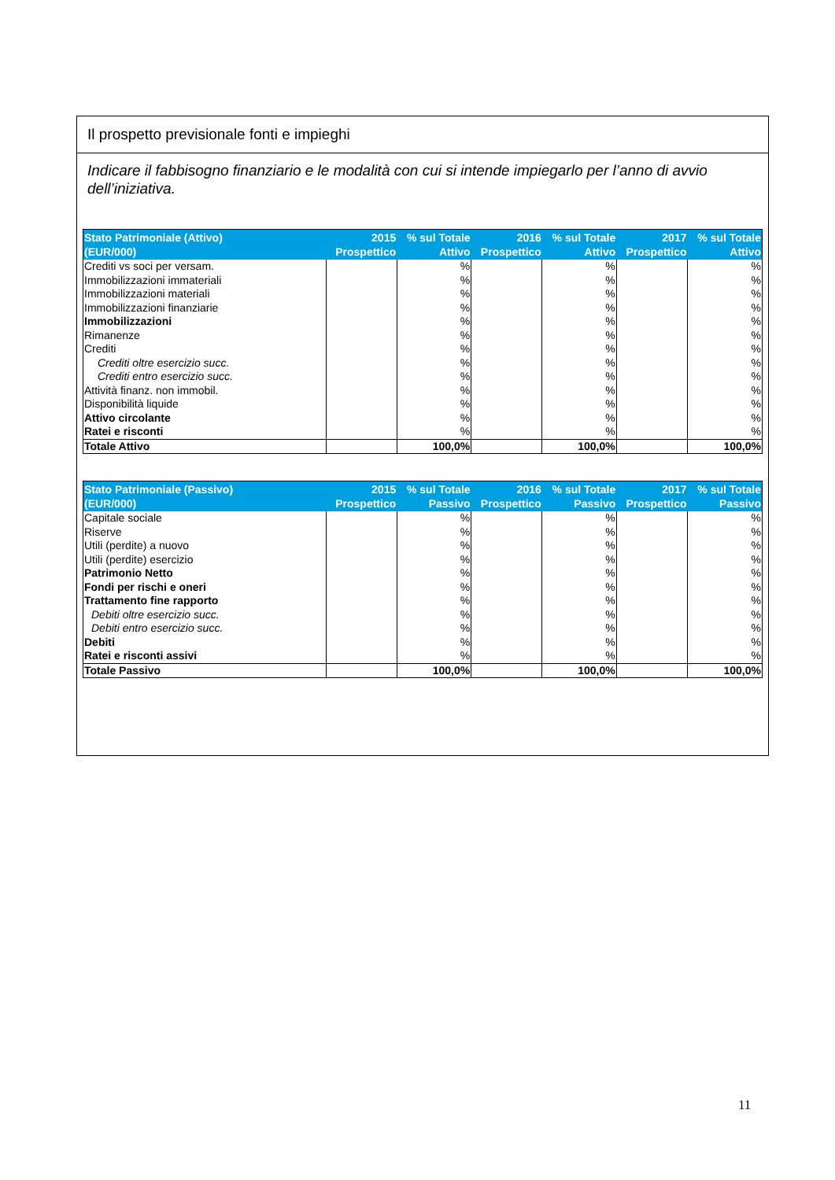Il prospetto previsionale fonti e impieghi
Indicare il fabbisogno finanziario e le modalità con cui si intende impiegarlo per l’anno di avvio dell’iniziativa.
| Stato Patrimoniale (Attivo) (EUR/000) | 2015 Prospettico | % sul Totale Attivo | 2016 Prospettico | % sul Totale Attivo | 2017 Prospettico | % sul Totale Attivo |
| --- | --- | --- | --- | --- | --- | --- |
| Crediti vs soci per versam. | | % | | % | | % |
| Immobilizzazioni immateriali | | % | | % | | % |
| Immobilizzazioni materiali | | % | | % | | % |
| Immobilizzazioni finanziarie | | % | | % | | % |
| Immobilizzazioni | | % | | % | | % |
| Rimanenze | | % | | % | | % |
| Crediti | | % | | % | | % |
| Crediti oltre esercizio succ. | | % | | % | | % |
| Crediti entro esercizio succ. | | % | | % | | % |
| Attività finanz. non immobil. | | % | | % | | % |
| Disponibilità liquide | | % | | % | | % |
| Attivo circolante | | % | | % | | % |
| Ratei e risconti | | % | | % | | % |
| Totale Attivo | | 100,0% | | 100,0% | | 100,0% |
| Stato Patrimoniale (Passivo) (EUR/000) | 2015 Prospettico | % sul Totale Passivo | 2016 Prospettico | % sul Totale Passivo | 2017 Prospettico | % sul Totale Passivo |
| --- | --- | --- | --- | --- | --- | --- |
| Capitale sociale | | % | | % | | % |
| Riserve | | % | | % | | % |
| Utili (perdite) a nuovo | | % | | % | | % |
| Utili (perdite) esercizio | | % | | % | | % |
| Patrimonio Netto | | % | | % | | % |
| Fondi per rischi e oneri | | % | | % | | % |
| Trattamento fine rapporto | | % | | % | | % |
| Debiti oltre esercizio succ. | | % | | % | | % |
| Debiti entro esercizio succ. | | % | | % | | % |
| Debiti | | % | | % | | % |
| Ratei e risconti assivi | | % | | % | | % |
| Totale Passivo | | 100,0% | | 100,0% | | 100,0% |
11